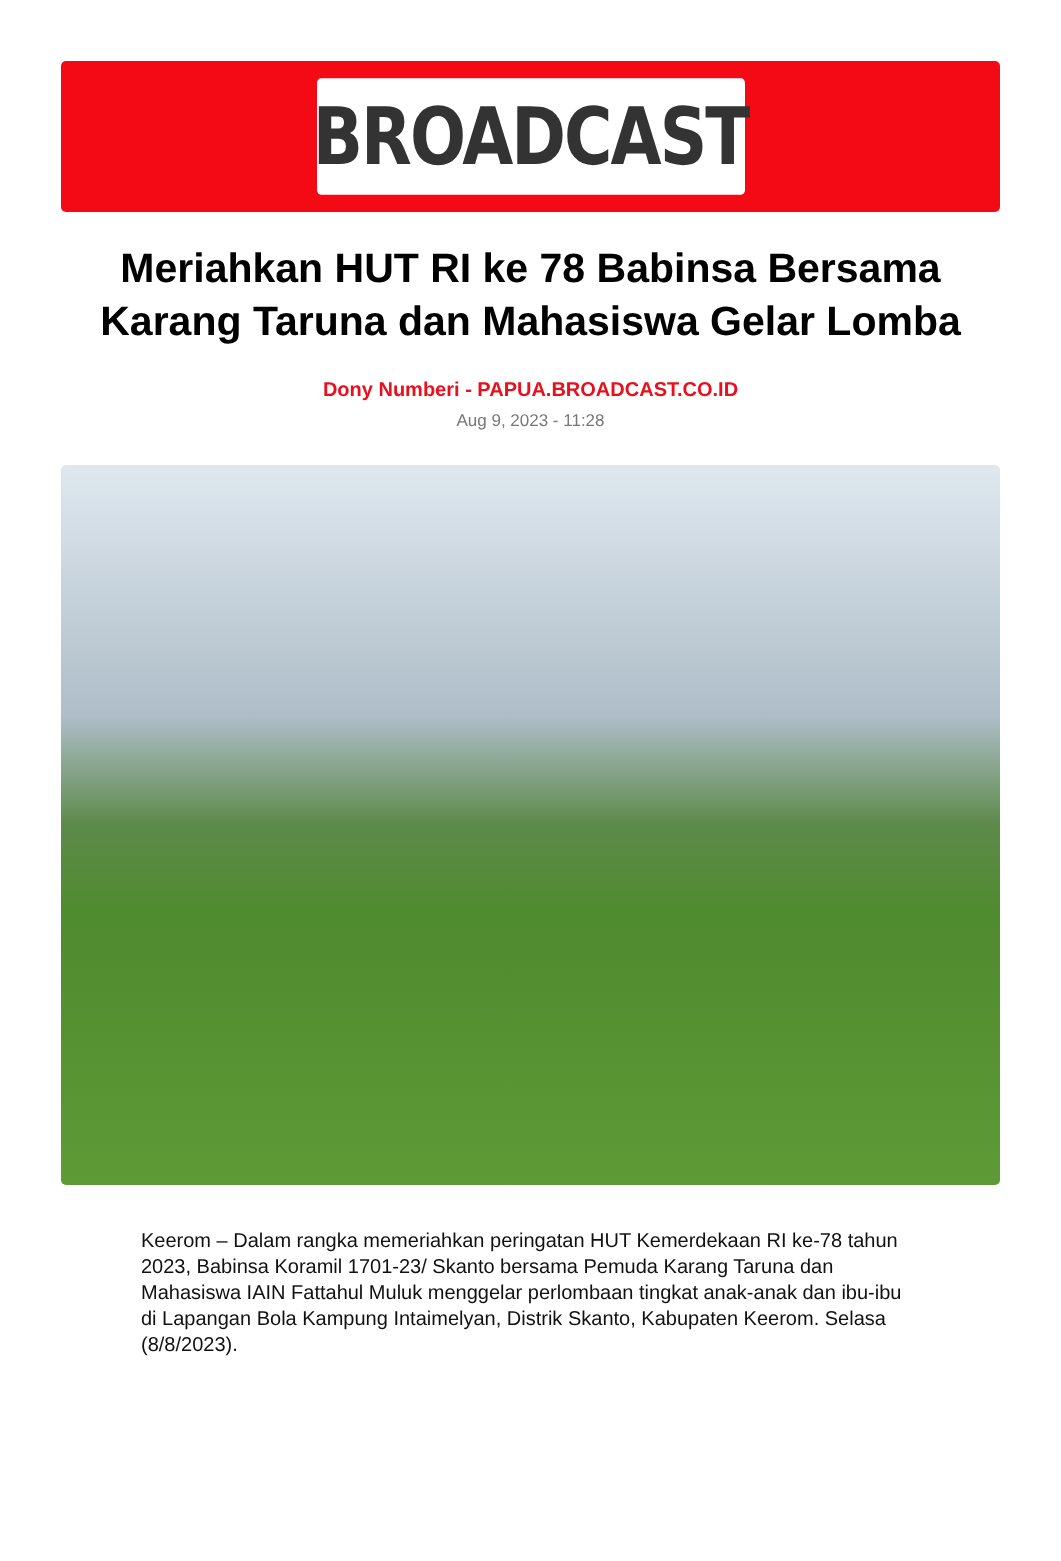BROADCAST
Meriahkan HUT RI ke 78 Babinsa Bersama Karang Taruna dan Mahasiswa Gelar Lomba
Dony Numberi - PAPUA.BROADCAST.CO.ID
Aug 9, 2023 - 11:28
Keerom – Dalam rangka memeriahkan peringatan HUT Kemerdekaan RI ke-78 tahun 2023, Babinsa Koramil 1701-23/ Skanto bersama Pemuda Karang Taruna dan Mahasiswa IAIN Fattahul Muluk menggelar perlombaan tingkat anak-anak dan ibu-ibu di Lapangan Bola Kampung Intaimelyan, Distrik Skanto, Kabupaten Keerom. Selasa (8/8/2023).